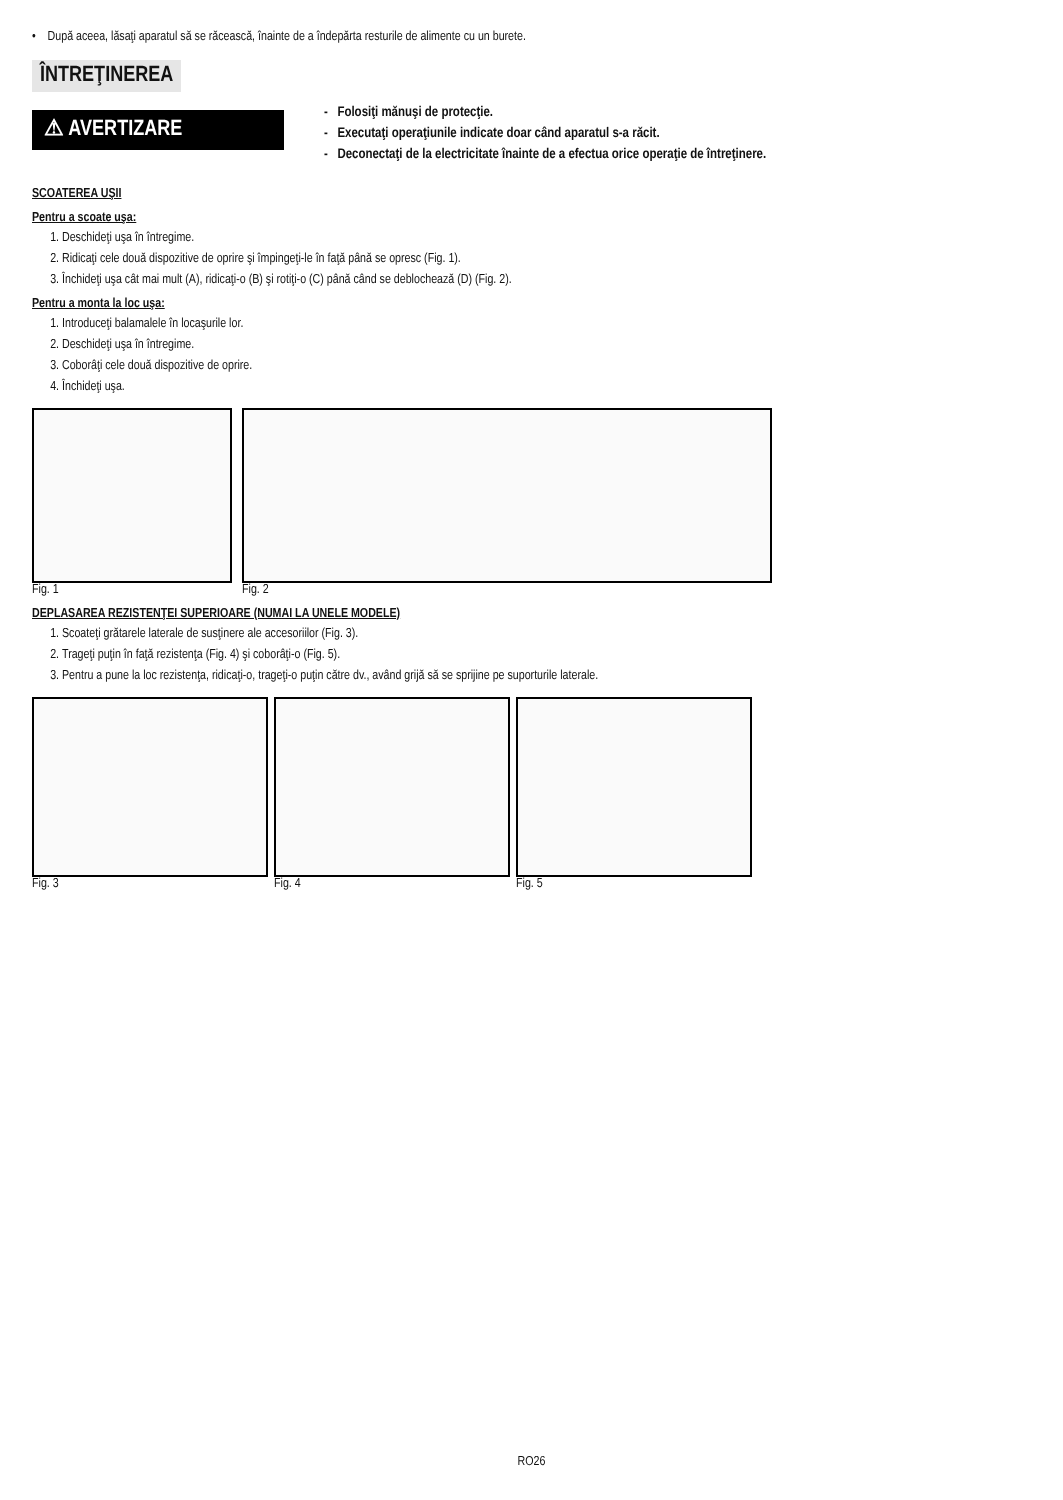• După aceea, lăsaţi aparatul să se răcească, înainte de a îndepărta resturile de alimente cu un burete.
ÎNTREŢINEREA
⚠ AVERTIZARE
- Folosiţi mănuşi de protecţie.
- Executaţi operaţiunile indicate doar când aparatul s-a răcit.
- Deconectaţi de la electricitate înainte de a efectua orice operaţie de întreţinere.
SCOATEREA UŞII
Pentru a scoate uşa:
1. Deschideţi uşa în întregime.
2. Ridicaţi cele două dispozitive de oprire şi împingeţi-le în faţă până se opresc (Fig. 1).
3. Închideţi uşa cât mai mult (A), ridicaţi-o (B) şi rotiţi-o (C) până când se deblochează (D) (Fig. 2).
Pentru a monta la loc uşa:
1. Introduceţi balamalele în locaşurile lor.
2. Deschideţi uşa în întregime.
3. Coborâţi cele două dispozitive de oprire.
4. Închideţi uşa.
Fig. 1 Fig. 2
DEPLASAREA REZISTENŢEI SUPERIOARE (NUMAI LA UNELE MODELE)
1. Scoateţi grătarele laterale de susţinere ale accesoriilor (Fig. 3).
2. Trageţi puţin în faţă rezistenţa (Fig. 4) şi coborâţi-o (Fig. 5).
3. Pentru a pune la loc rezistenţa, ridicaţi-o, trageţi-o puţin către dv., având grijă să se sprijine pe suporturile laterale.
Fig. 3 Fig. 4 Fig. 5
RO26